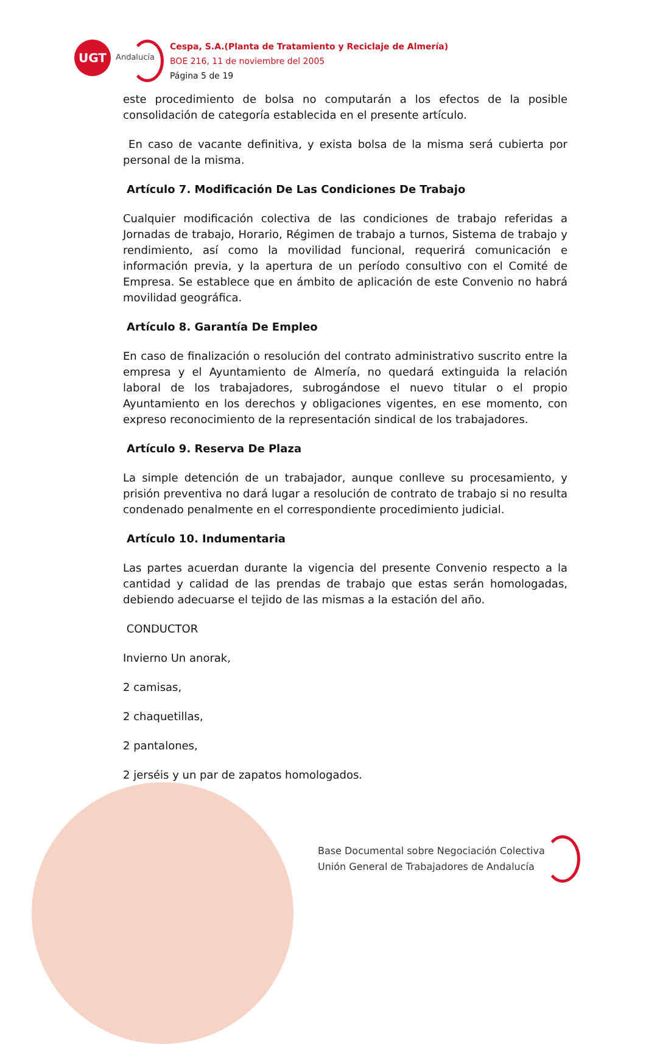UGT
Andalucía
Cespa, S.A.(Planta de Tratamiento y Reciclaje de Almería)
BOE 216, 11 de noviembre del 2005
Página 5 de 19
este procedimiento de bolsa no computarán a los efectos de la posible consolidación de categoría establecida en el presente artículo.
En caso de vacante definitiva, y exista bolsa de la misma será cubierta por personal de la misma.
Artículo 7. Modificación De Las Condiciones De Trabajo
Cualquier modificación colectiva de las condiciones de trabajo referidas a Jornadas de trabajo, Horario, Régimen de trabajo a turnos, Sistema de trabajo y rendimiento, así como la movilidad funcional, requerirá comunicación e información previa, y la apertura de un período consultivo con el Comité de Empresa. Se establece que en ámbito de aplicación de este Convenio no habrá movilidad geográfica.
Artículo 8. Garantía De Empleo
En caso de finalización o resolución del contrato administrativo suscrito entre la empresa y el Ayuntamiento de Almería, no quedará extinguida la relación laboral de los trabajadores, subrogándose el nuevo titular o el propio Ayuntamiento en los derechos y obligaciones vigentes, en ese momento, con expreso reconocimiento de la representación sindical de los trabajadores.
Artículo 9. Reserva De Plaza
La simple detención de un trabajador, aunque conlleve su procesamiento, y prisión preventiva no dará lugar a resolución de contrato de trabajo si no resulta condenado penalmente en el correspondiente procedimiento judicial.
Artículo 10. Indumentaria
Las partes acuerdan durante la vigencia del presente Convenio respecto a la cantidad y calidad de las prendas de trabajo que estas serán homologadas, debiendo adecuarse el tejido de las mismas a la estación del año.
CONDUCTOR
Invierno Un anorak,
2 camisas,
2 chaquetillas,
2 pantalones,
2 jerséis y un par de zapatos homologados.
Base Documental sobre Negociación Colectiva
Unión General de Trabajadores de Andalucía